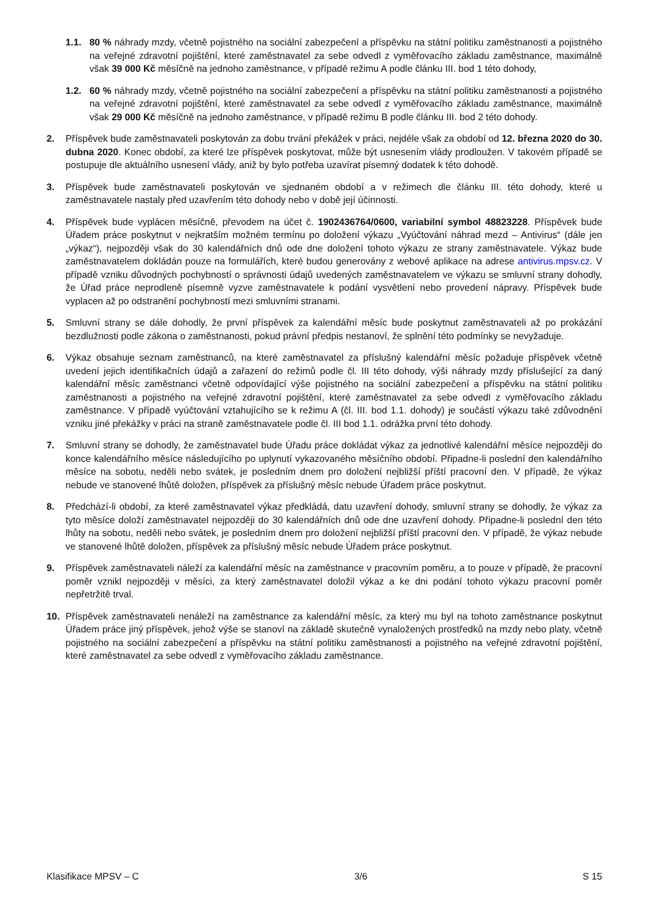1.1. 80 % náhrady mzdy, včetně pojistného na sociální zabezpečení a příspěvku na státní politiku zaměstnanosti a pojistného na veřejné zdravotní pojištění, které zaměstnavatel za sebe odvedl z vyměřovacího základu zaměstnance, maximálně však 39 000 Kč měsíčně na jednoho zaměstnance, v případě režimu A podle článku III. bod 1 této dohody,
1.2. 60 % náhrady mzdy, včetně pojistného na sociální zabezpečení a příspěvku na státní politiku zaměstnanosti a pojistného na veřejné zdravotní pojištění, které zaměstnavatel za sebe odvedl z vyměřovacího základu zaměstnance, maximálně však 29 000 Kč měsíčně na jednoho zaměstnance, v případě režimu B podle článku III. bod 2 této dohody.
2. Příspěvek bude zaměstnavateli poskytován za dobu trvání překážek v práci, nejdéle však za období od 12. března 2020 do 30. dubna 2020. Konec období, za které lze příspěvek poskytovat, může být usnesením vlády prodloužen. V takovém případě se postupuje dle aktuálního usnesení vlády, aniž by bylo potřeba uzavírat písemný dodatek k této dohodě.
3. Příspěvek bude zaměstnavateli poskytován ve sjednaném období a v režimech dle článku III. této dohody, které u zaměstnavatele nastaly před uzavřením této dohody nebo v době její účinnosti.
4. Příspěvek bude vyplácen měsíčně, převodem na účet č. 1902436764/0600, variabilní symbol 48823228. Příspěvek bude Úřadem práce poskytnut v nejkratším možném termínu po doložení výkazu „Vyúčtování náhrad mezd – Antivirus“ (dále jen „výkaz“), nejpozději však do 30 kalendářních dnů ode dne doložení tohoto výkazu ze strany zaměstnavatele. Výkaz bude zaměstnavatelem dokládán pouze na formulářích, které budou generovány z webové aplikace na adrese antivirus.mpsv.cz. V případě vzniku důvodných pochybností o správnosti údajů uvedených zaměstnavatelem ve výkazu se smluvní strany dohodly, že Úřad práce neprodleně písemně vyzve zaměstnavatele k podání vysvětlení nebo provedení nápravy. Příspěvek bude vyplacen až po odstranění pochybností mezi smluvními stranami.
5. Smluvní strany se dále dohodly, že první příspěvek za kalendářní měsíc bude poskytnut zaměstnavateli až po prokázání bezdlužnosti podle zákona o zaměstnanosti, pokud právní předpis nestanoví, že splnění této podmínky se nevyžaduje.
6. Výkaz obsahuje seznam zaměstnanců, na které zaměstnavatel za příslušný kalendářní měsíc požaduje příspěvek včetně uvedení jejich identifikačních údajů a zařazení do režimů podle čl. III této dohody, výši náhrady mzdy příslušející za daný kalendářní měsíc zaměstnanci včetně odpovídající výše pojistného na sociální zabezpečení a příspěvku na státní politiku zaměstnanosti a pojistného na veřejné zdravotní pojištění, které zaměstnavatel za sebe odvedl z vyměřovacího základu zaměstnance. V případě vyúčtování vztahujícího se k režimu A (čl. III. bod 1.1. dohody) je součástí výkazu také zdůvodnění vzniku jiné překážky v práci na straně zaměstnavatele podle čl. III bod 1.1. odrážka první této dohody.
7. Smluvní strany se dohodly, že zaměstnavatel bude Úřadu práce dokládat výkaz za jednotlivé kalendářní měsíce nejpozději do konce kalendářního měsíce následujícího po uplynutí vykazovaného měsíčního období. Připadne-li poslední den kalendářního měsíce na sobotu, neděli nebo svátek, je posledním dnem pro doložení nejbližší příští pracovní den. V případě, že výkaz nebude ve stanovené lhůtě doložen, příspěvek za příslušný měsíc nebude Úřadem práce poskytnut.
8. Předchází-li období, za které zaměstnavatel výkaz předkládá, datu uzavření dohody, smluvní strany se dohodly, že výkaz za tyto měsíce doloží zaměstnavatel nejpozději do 30 kalendářních dnů ode dne uzavření dohody. Připadne-li poslední den této lhůty na sobotu, neděli nebo svátek, je posledním dnem pro doložení nejbližší příští pracovní den. V případě, že výkaz nebude ve stanovené lhůtě doložen, příspěvek za příslušný měsíc nebude Úřadem práce poskytnut.
9. Příspěvek zaměstnavateli náleží za kalendářní měsíc na zaměstnance v pracovním poměru, a to pouze v případě, že pracovní poměr vznikl nejpozději v měsíci, za který zaměstnavatel doložil výkaz a ke dni podání tohoto výkazu pracovní poměr nepřetržitě trval.
10. Příspěvek zaměstnavateli nenáleží na zaměstnance za kalendářní měsíc, za který mu byl na tohoto zaměstnance poskytnut Úřadem práce jiný příspěvek, jehož výše se stanoví na základě skutečně vynaložených prostředků na mzdy nebo platy, včetně pojistného na sociální zabezpečení a příspěvku na státní politiku zaměstnanosti a pojistného na veřejné zdravotní pojištění, které zaměstnavatel za sebe odvedl z vyměřovacího základu zaměstnance.
Klasifikace MPSV – C 3/6 S 15